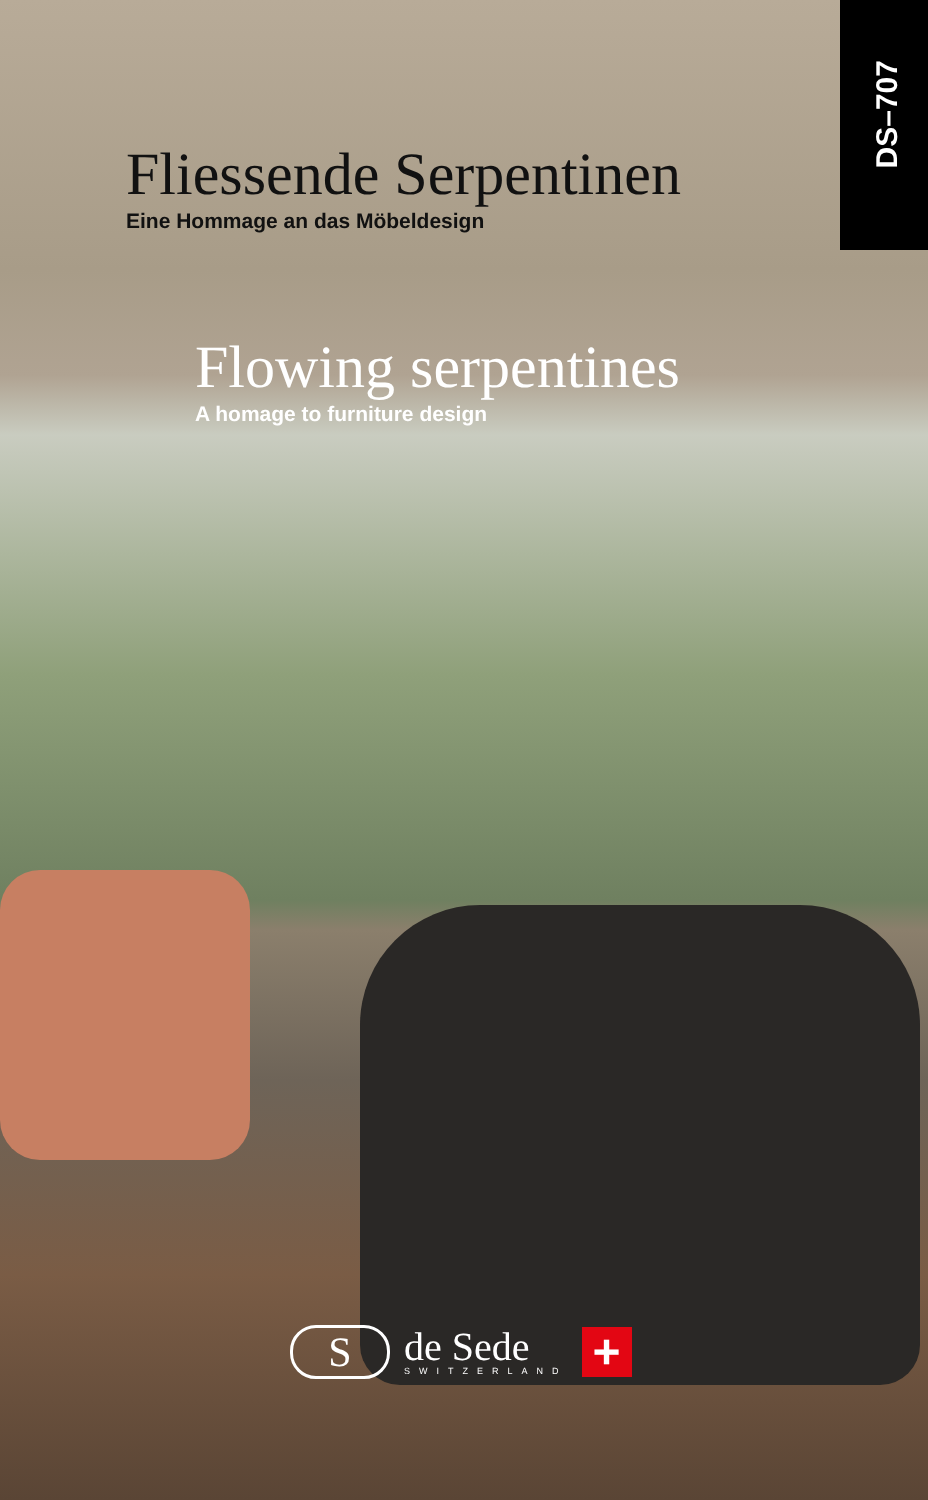DS–707
Fliessende Serpentinen
Eine Hommage an das Möbeldesign
Flowing serpentines
A homage to furniture design
S
de Sede
SWITZERLAND
+